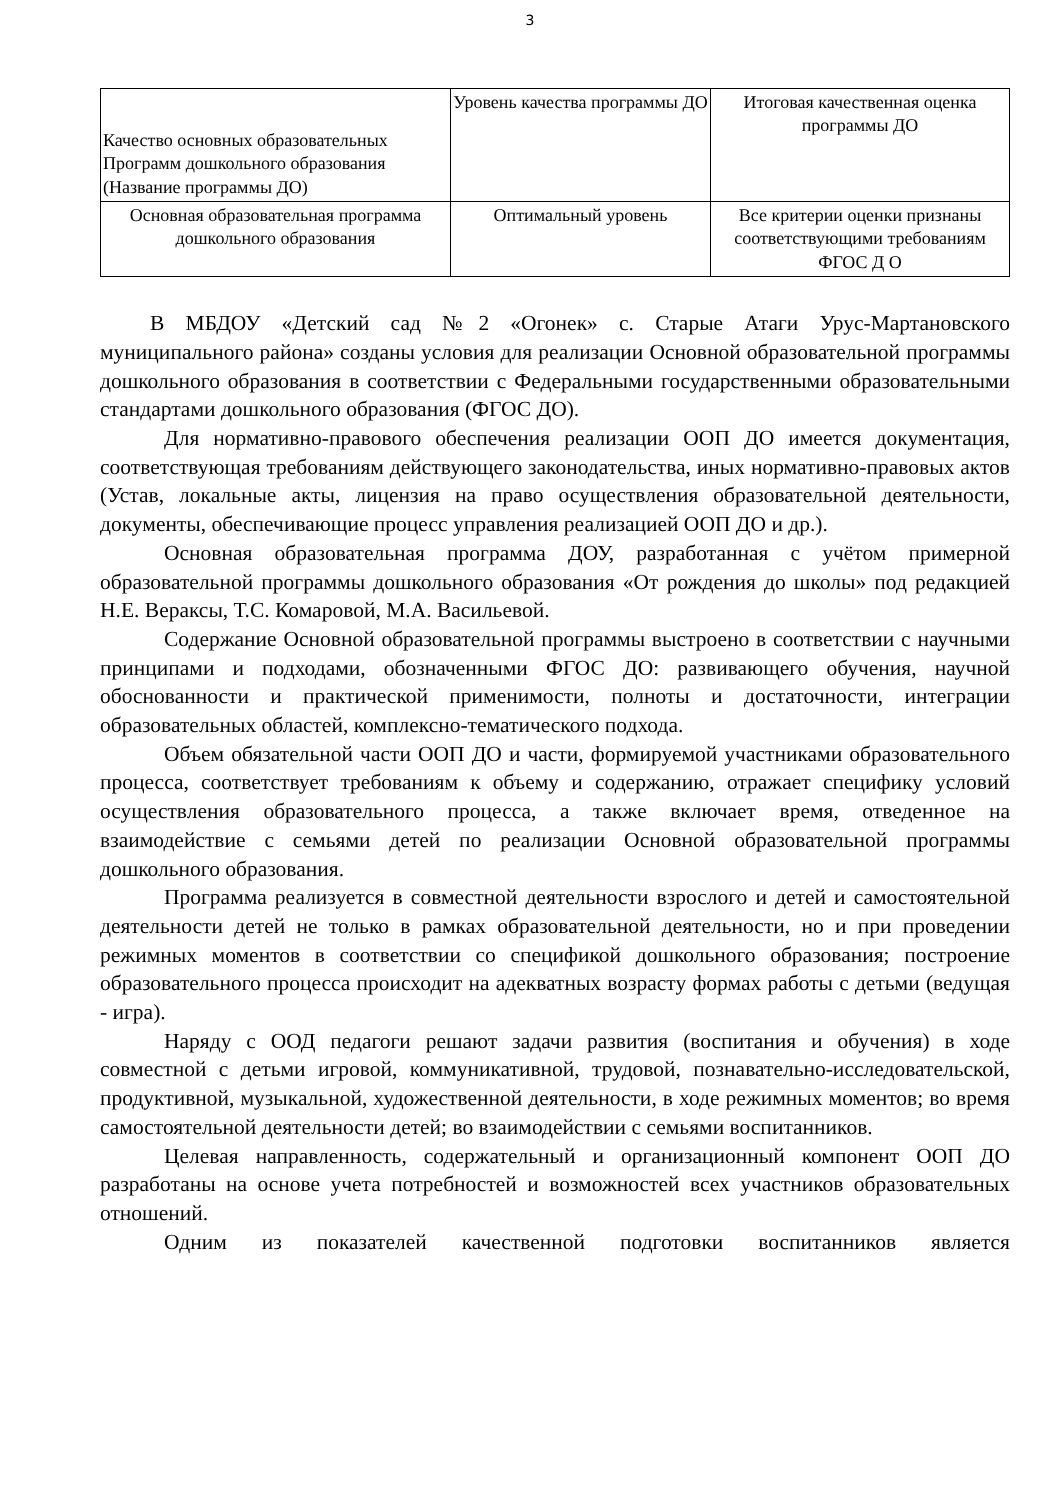3
| Качество основных образовательных Программ дошкольного образования (Название программы ДО) | Уровень качества программы ДО | Итоговая качественная оценка программы ДО |
| Основная образовательная программа дошкольного образования | Оптимальный уровень | Все критерии оценки признаны соответствующими требованиям ФГОС Д О |
В МБДОУ «Детский сад №2 «Огонек» с. Старые Атаги Урус-Мартановского муниципального района» созданы условия для реализации Основной образовательной программы дошкольного образования в соответствии с Федеральными государственными образовательными стандартами дошкольного образования (ФГОС ДО).
Для нормативно-правового обеспечения реализации ООП ДО имеется документация, соответствующая требованиям действующего законодательства, иных нормативно-правовых актов (Устав, локальные акты, лицензия на право осуществления образовательной деятельности, документы, обеспечивающие процесс управления реализацией ООП ДО и др.).
Основная образовательная программа ДОУ, разработанная с учётом примерной образовательной программы дошкольного образования «От рождения до школы» под редакцией Н.Е. Вераксы, Т.С. Комаровой, М.А. Васильевой.
Содержание Основной образовательной программы выстроено в соответствии с научными принципами и подходами, обозначенными ФГОС ДО: развивающего обучения, научной обоснованности и практической применимости, полноты и достаточности, интеграции образовательных областей, комплексно-тематического подхода.
Объем обязательной части ООП ДО и части, формируемой участниками образовательного процесса, соответствует требованиям к объему и содержанию, отражает специфику условий осуществления образовательного процесса, а также включает время, отведенное на взаимодействие с семьями детей по реализации Основной образовательной программы дошкольного образования.
Программа реализуется в совместной деятельности взрослого и детей и самостоятельной деятельности детей не только в рамках образовательной деятельности, но и при проведении режимных моментов в соответствии со спецификой дошкольного образования; построение образовательного процесса происходит на адекватных возрасту формах работы с детьми (ведущая - игра).
Наряду с ООД педагоги решают задачи развития (воспитания и обучения) в ходе совместной с детьми игровой, коммуникативной, трудовой, познавательно-исследовательской, продуктивной, музыкальной, художественной деятельности, в ходе режимных моментов; во время самостоятельной деятельности детей; во взаимодействии с семьями воспитанников.
Целевая направленность, содержательный и организационный компонент ООП ДО разработаны на основе учета потребностей и возможностей всех участников образовательных отношений.
Одним из показателей качественной подготовки воспитанников является